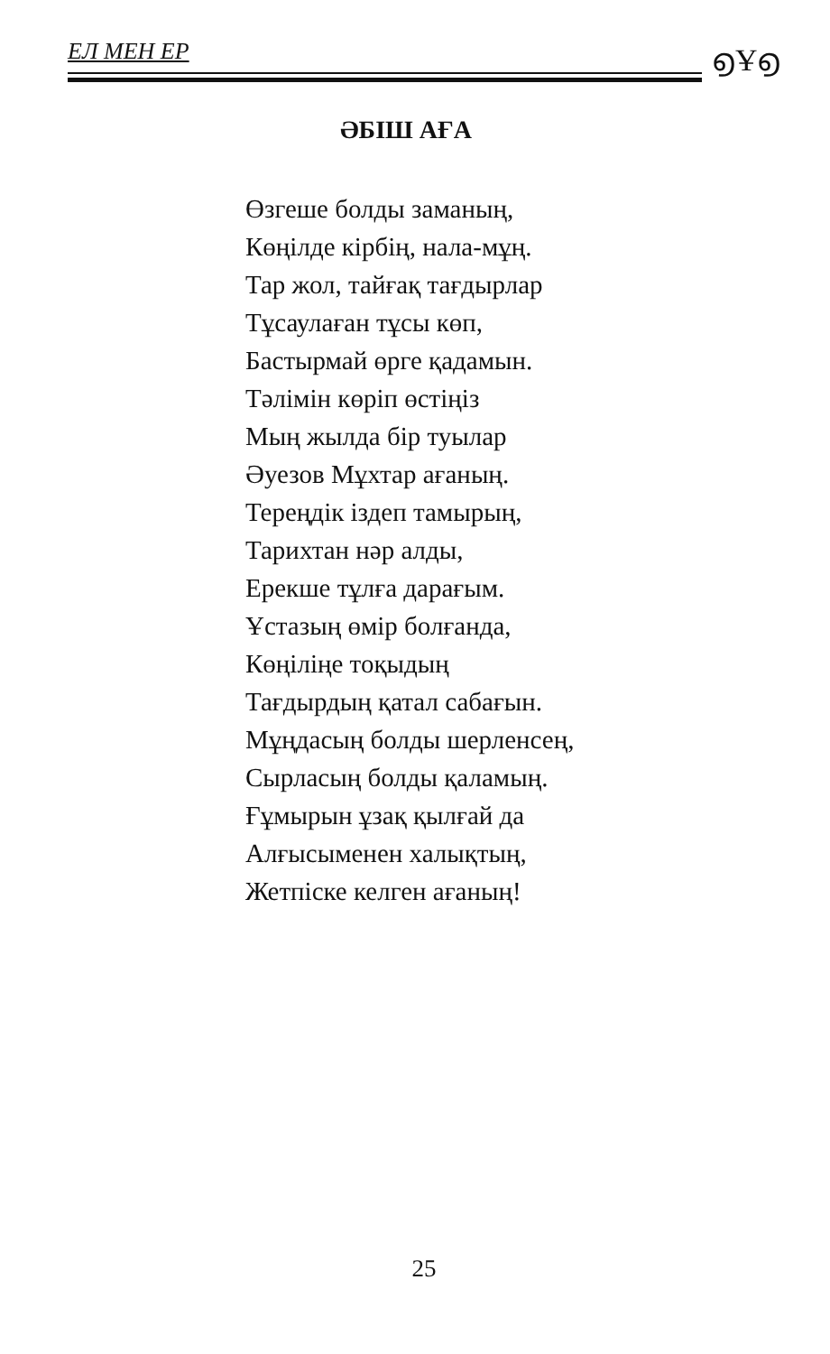ЕЛ МЕН ЕР ൭Ұ൭
ӘБІШ АҒА
Өзгеше болды заманың,
Көңілде кірбің, нала-мұң.
Тар жол, тайғақ тағдырлар
Тұсаулаған тұсы көп,
Бастырмай өрге қадамын.
Тәлімін көріп өстіңіз
Мың жылда бір туылар
Әуезов Мұхтар ағаның.
Тереңдік іздеп тамырың,
Тарихтан нәр алды,
Ерекше тұлға дарағым.
Ұстазың өмір болғанда,
Көңіліңе тоқыдың
Тағдырдың қатал сабағын.
Мұңдасың болды шерленсең,
Сырласың болды қаламың.
Ғұмырын ұзақ қылғай да
Алғысыменен халықтың,
Жетпіске келген ағаның!
25